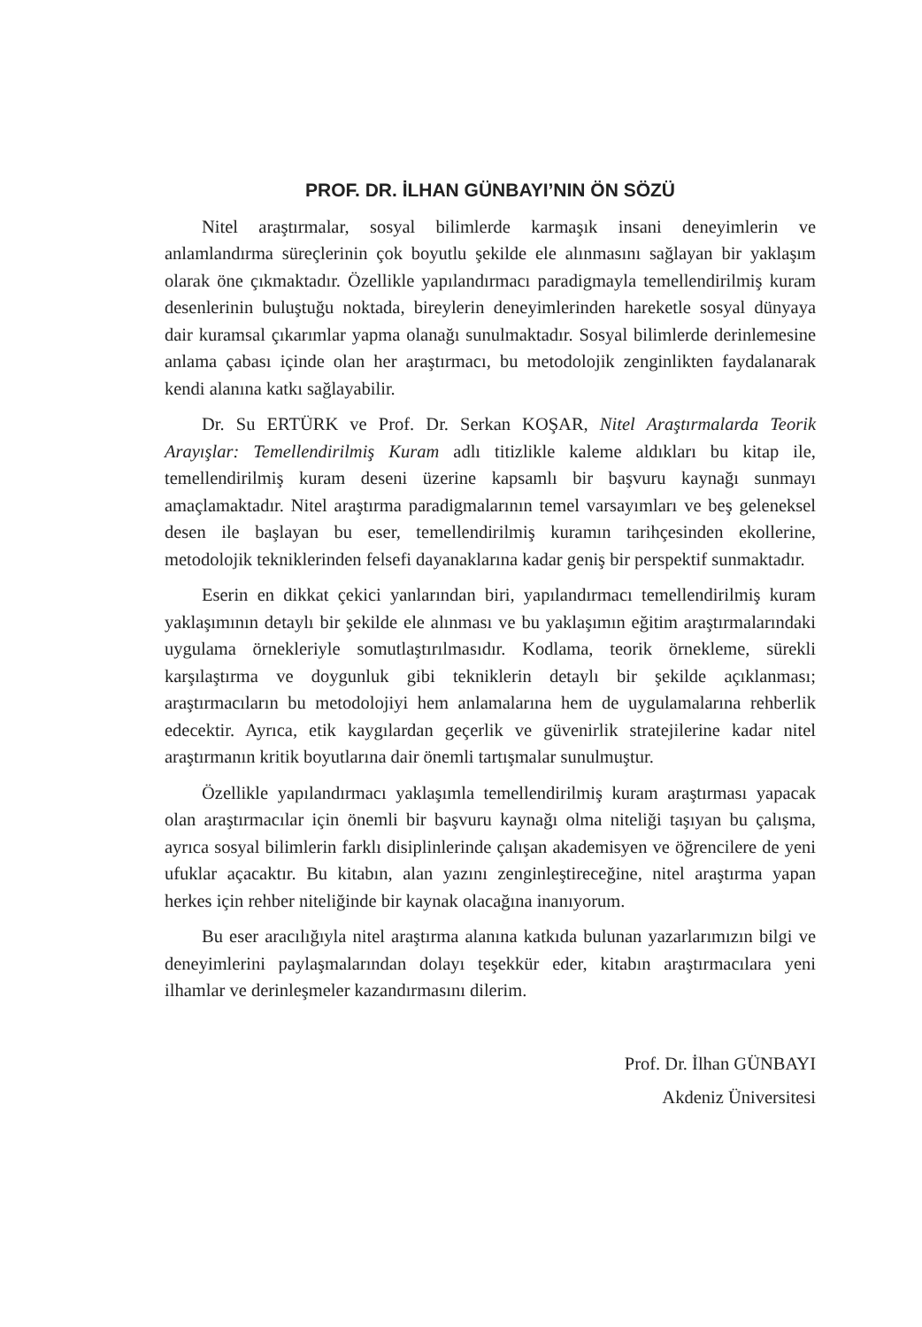PROF. DR. İLHAN GÜNBAYI’NIN ÖN SÖZÜ
Nitel araştırmalar, sosyal bilimlerde karmaşık insani deneyimlerin ve anlamlandırma süreçlerinin çok boyutlu şekilde ele alınmasını sağlayan bir yaklaşım olarak öne çıkmaktadır. Özellikle yapılandırmacı paradigmayla temellendirilmiş kuram desenlerinin buluştuğu noktada, bireylerin deneyimlerinden hareketle sosyal dünyaya dair kuramsal çıkarımlar yapma olanağı sunulmaktadır. Sosyal bilimlerde derinlemesine anlama çabası içinde olan her araştırmacı, bu metodolojik zenginlikten faydalanarak kendi alanına katkı sağlayabilir.
Dr. Su ERTÜRK ve Prof. Dr. Serkan KOŞAR, Nitel Araştırmalarda Teorik Arayışlar: Temellendirilmiş Kuram adlı titizlikle kaleme aldıkları bu kitap ile, temellendirilmiş kuram deseni üzerine kapsamlı bir başvuru kaynağı sunmayı amaçlamaktadır. Nitel araştırma paradigmalarının temel varsayımları ve beş geleneksel desen ile başlayan bu eser, temellendirilmiş kuramın tarihçesinden ekollerine, metodolojik tekniklerinden felsefi dayanaklarına kadar geniş bir perspektif sunmaktadır.
Eserin en dikkat çekici yanlarından biri, yapılandırmacı temellendirilmiş kuram yaklaşımının detaylı bir şekilde ele alınması ve bu yaklaşımın eğitim araştırmalarındaki uygulama örnekleriyle somutlaştırılmasıdır. Kodlama, teorik örnekleme, sürekli karşılaştırma ve doygunluk gibi tekniklerin detaylı bir şekilde açıklanması; araştırmacıların bu metodolojiyi hem anlamalarına hem de uygulamalarına rehberlik edecektir. Ayrıca, etik kaygılardan geçerlik ve güvenirlik stratejilerine kadar nitel araştırmanın kritik boyutlarına dair önemli tartışmalar sunulmuştur.
Özellikle yapılandırmacı yaklaşımla temellendirilmiş kuram araştırması yapacak olan araştırmacılar için önemli bir başvuru kaynağı olma niteliği taşıyan bu çalışma, ayrıca sosyal bilimlerin farklı disiplinlerinde çalışan akademisyen ve öğrencilere de yeni ufuklar açacaktır. Bu kitabın, alan yazını zenginleştireceğine, nitel araştırma yapan herkes için rehber niteliğinde bir kaynak olacağına inanıyorum.
Bu eser aracılığıyla nitel araştırma alanına katkıda bulunan yazarlarımızın bilgi ve deneyimlerini paylaşmalarından dolayı teşekkür eder, kitabın araştırmacılara yeni ilhamlar ve derinleşmeler kazandırmasını dilerim.
Prof. Dr. İlhan GÜNBAYI
Akdeniz Üniversitesi